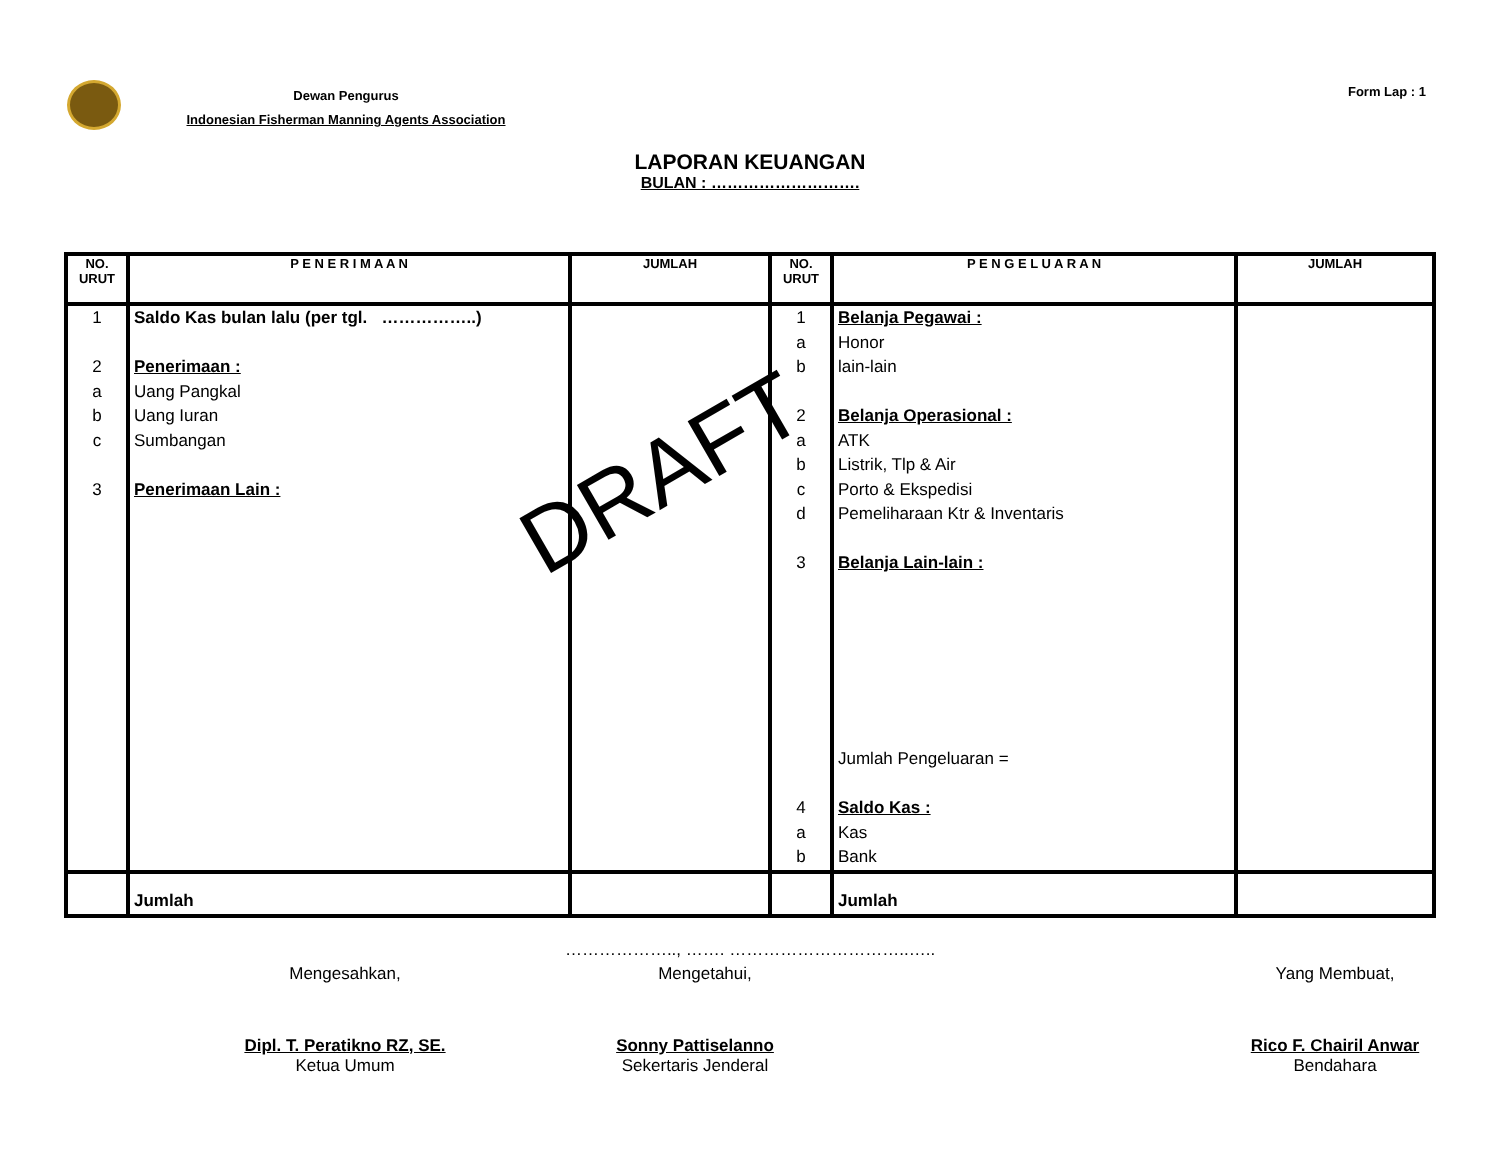Dewan Pengurus
Indonesian Fisherman Manning Agents Association
Form Lap : 1
LAPORAN KEUANGAN
BULAN : ……………………….
| NO. URUT | P E N E R I M A A N | JUMLAH | NO. URUT | P E N G E L U A R A N | JUMLAH |
| --- | --- | --- | --- | --- | --- |
| 1 2 a b c 3 | Saldo Kas bulan lalu (per tgl. ……………..) Penerimaan : Uang Pangkal Uang Iuran Sumbangan Penerimaan Lain : | | 1 a b 2 a b c d 3 4 a b | Belanja Pegawai : Honor lain-lain Belanja Operasional : ATK Listrik, Tlp & Air Porto & Ekspedisi Pemeliharaan Ktr & Inventaris Belanja Lain-lain : Jumlah Pengeluaran = Saldo Kas : Kas Bank | |
| | Jumlah | | | Jumlah | |
DRAFT
……………….., ……. …………………………..…..
Mengesahkan, Mengetahui, Yang Membuat,
Dipl. T. Peratikno RZ, SE.
Ketua Umum
Sonny Pattiselanno
Sekertaris Jenderal
Rico F. Chairil Anwar
Bendahara